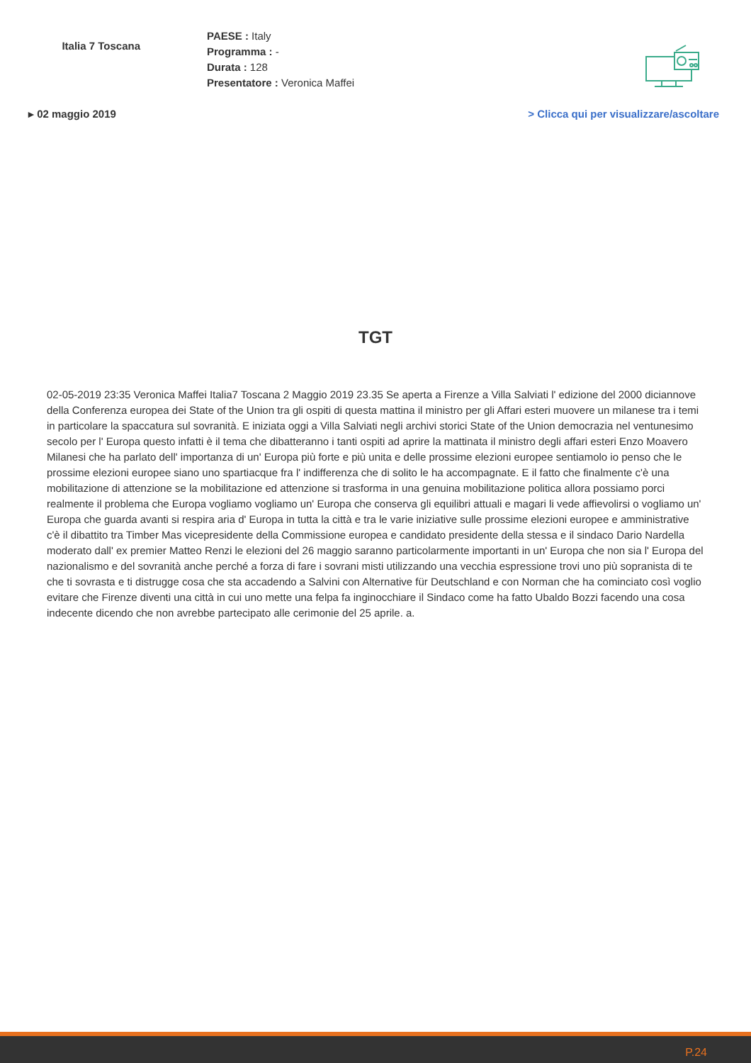Italia 7 Toscana
PAESE : Italy
Programma : -
Durata : 128
Presentatore : Veronica Maffei
▸ 02 maggio 2019 > Clicca qui per visualizzare/ascoltare
TGT
02-05-2019 23:35 Veronica Maffei Italia7 Toscana 2 Maggio 2019 23.35 Se aperta a Firenze a Villa Salviati l' edizione del 2000 diciannove della Conferenza europea dei State of the Union tra gli ospiti di questa mattina il ministro per gli Affari esteri muovere un milanese tra i temi in particolare la spaccatura sul sovranità. E iniziata oggi a Villa Salviati negli archivi storici State of the Union democrazia nel ventunesimo secolo per l' Europa questo infatti è il tema che dibatteranno i tanti ospiti ad aprire la mattinata il ministro degli affari esteri Enzo Moavero Milanesi che ha parlato dell' importanza di un' Europa più forte e più unita e delle prossime elezioni europee sentiamolo io penso che le prossime elezioni europee siano uno spartiacque fra l' indifferenza che di solito le ha accompagnate. E il fatto che finalmente c'è una mobilitazione di attenzione se la mobilitazione ed attenzione si trasforma in una genuina mobilitazione politica allora possiamo porci realmente il problema che Europa vogliamo vogliamo un' Europa che conserva gli equilibri attuali e magari li vede affievolirsi o vogliamo un' Europa che guarda avanti si respira aria d' Europa in tutta la città e tra le varie iniziative sulle prossime elezioni europee e amministrative c'è il dibattito tra Timber Mas vicepresidente della Commissione europea e candidato presidente della stessa e il sindaco Dario Nardella moderato dall' ex premier Matteo Renzi le elezioni del 26 maggio saranno particolarmente importanti in un' Europa che non sia l' Europa del nazionalismo e del sovranità anche perché a forza di fare i sovrani misti utilizzando una vecchia espressione trovi uno più sopranista di te che ti sovrasta e ti distrugge cosa che sta accadendo a Salvini con Alternative für Deutschland e con Norman che ha cominciato così voglio evitare che Firenze diventi una città in cui uno mette una felpa fa inginocchiare il Sindaco come ha fatto Ubaldo Bozzi facendo una cosa indecente dicendo che non avrebbe partecipato alle cerimonie del 25 aprile. a.
P.24